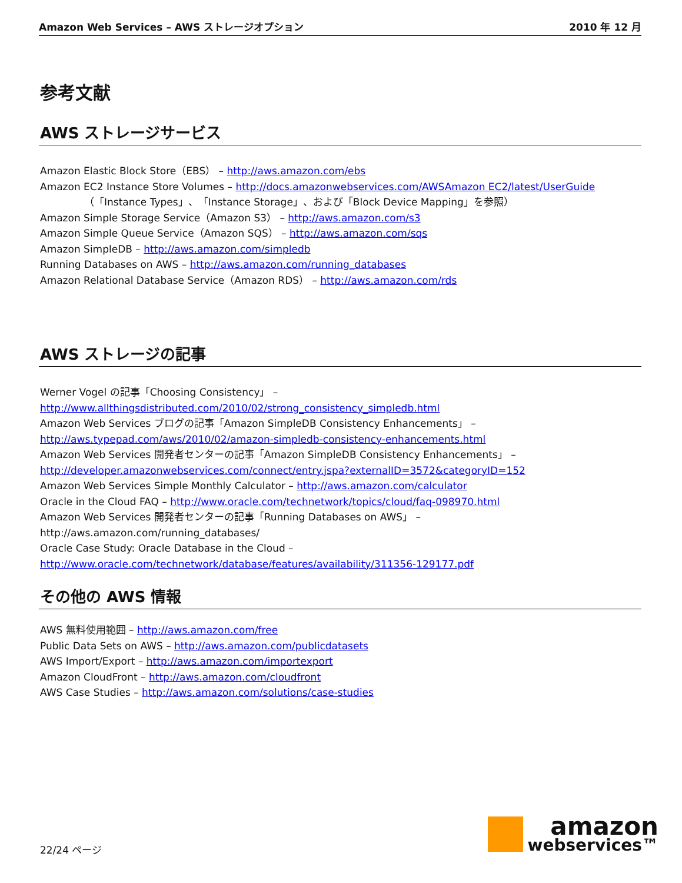Amazon Web Services – AWS ストレージオプション 2010 年 12 月
参考文献
AWS ストレージサービス
Amazon Elastic Block Store（EBS） – http://aws.amazon.com/ebs
Amazon EC2 Instance Store Volumes – http://docs.amazonwebservices.com/AWSAmazon EC2/latest/UserGuide
（「Instance Types」、「Instance Storage」、および「Block Device Mapping」を参照）
Amazon Simple Storage Service（Amazon S3） – http://aws.amazon.com/s3
Amazon Simple Queue Service（Amazon SQS） – http://aws.amazon.com/sqs
Amazon SimpleDB – http://aws.amazon.com/simpledb
Running Databases on AWS – http://aws.amazon.com/running_databases
Amazon Relational Database Service（Amazon RDS） – http://aws.amazon.com/rds
AWS ストレージの記事
Werner Vogel の記事「Choosing Consistency」 –
http://www.allthingsdistributed.com/2010/02/strong_consistency_simpledb.html
Amazon Web Services ブログの記事「Amazon SimpleDB Consistency Enhancements」 –
http://aws.typepad.com/aws/2010/02/amazon-simpledb-consistency-enhancements.html
Amazon Web Services 開発者センターの記事「Amazon SimpleDB Consistency Enhancements」 –
http://developer.amazonwebservices.com/connect/entry.jspa?externalID=3572&categoryID=152
Amazon Web Services Simple Monthly Calculator – http://aws.amazon.com/calculator
Oracle in the Cloud FAQ – http://www.oracle.com/technetwork/topics/cloud/faq-098970.html
Amazon Web Services 開発者センターの記事「Running Databases on AWS」 –
http://aws.amazon.com/running_databases/
Oracle Case Study: Oracle Database in the Cloud –
http://www.oracle.com/technetwork/database/features/availability/311356-129177.pdf
その他の AWS 情報
AWS 無料使用範囲 – http://aws.amazon.com/free
Public Data Sets on AWS – http://aws.amazon.com/publicdatasets
AWS Import/Export – http://aws.amazon.com/importexport
Amazon CloudFront – http://aws.amazon.com/cloudfront
AWS Case Studies – http://aws.amazon.com/solutions/case-studies
22/24 ページ
amazon
webservices™